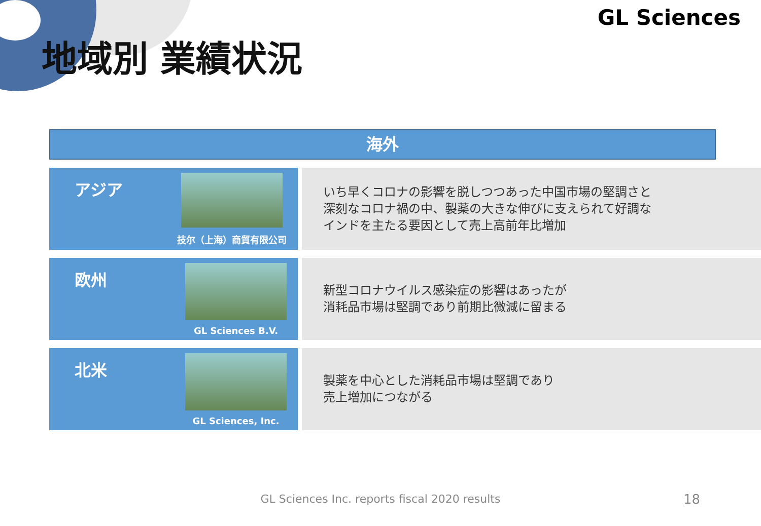地域別 業績状況
GL Sciences
海外
アジア
技尔（上海）商貿有限公司
いち早くコロナの影響を脱しつつあった中国市場の堅調さと
深刻なコロナ禍の中、製薬の大きな伸びに支えられて好調な
インドを主たる要因として売上高前年比増加
欧州
GL Sciences B.V.
新型コロナウイルス感染症の影響はあったが
消耗品市場は堅調であり前期比微減に留まる
北米
GL Sciences, Inc.
製薬を中心とした消耗品市場は堅調であり
売上増加につながる
GL Sciences Inc. reports fiscal 2020 results 18